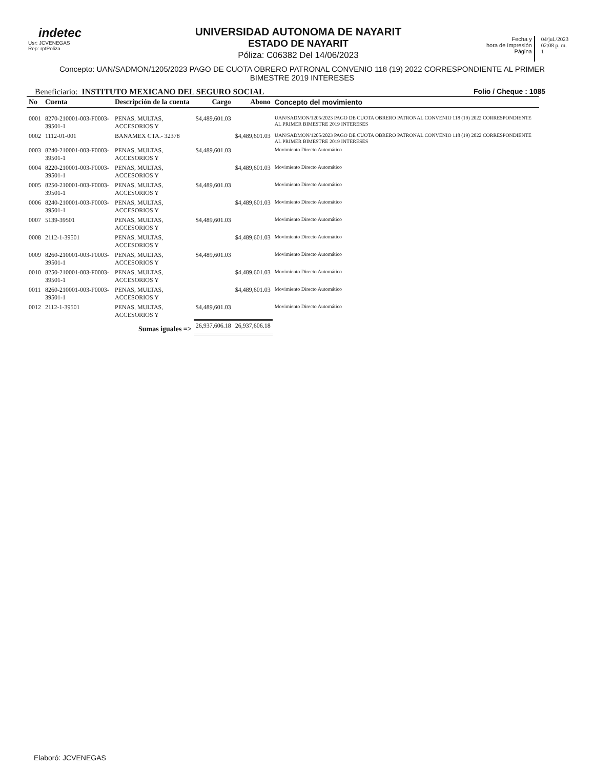indetec
Usr: JCVENEGAS
Rep: rptPoliza
UNIVERSIDAD AUTONOMA DE NAYARIT
ESTADO DE NAYARIT
Póliza: C06382 Del 14/06/2023
Fecha y
hora de Impresión
Página
04/jul./2023
02:08 p. m.
1
Concepto: UAN/SADMON/1205/2023 PAGO DE CUOTA OBRERO PATRONAL CONVENIO 118 (19) 2022 CORRESPONDIENTE AL PRIMER BIMESTRE 2019 INTERESES
Beneficiario: INSTITUTO MEXICANO DEL SEGURO SOCIAL Folio / Cheque : 1085
| No | Cuenta | Descripción de la cuenta | Cargo | Abono | Concepto del movimiento |
| --- | --- | --- | --- | --- | --- |
| 0001 | 8270-210001-003-F0003-39501-1 | PENAS, MULTAS, ACCESORIOS Y | $4,489,601.03 | | UAN/SADMON/1205/2023 PAGO DE CUOTA OBRERO PATRONAL CONVENIO 118 (19) 2022 CORRESPONDIENTE AL PRIMER BIMESTRE 2019 INTERESES |
| 0002 | 1112-01-001 | BANAMEX CTA.- 32378 | | $4,489,601.03 | UAN/SADMON/1205/2023 PAGO DE CUOTA OBRERO PATRONAL CONVENIO 118 (19) 2022 CORRESPONDIENTE AL PRIMER BIMESTRE 2019 INTERESES |
| 0003 | 8240-210001-003-F0003-39501-1 | PENAS, MULTAS, ACCESORIOS Y | $4,489,601.03 | | Movimiento Directo Automático |
| 0004 | 8220-210001-003-F0003-39501-1 | PENAS, MULTAS, ACCESORIOS Y | | $4,489,601.03 | Movimiento Directo Automático |
| 0005 | 8250-210001-003-F0003-39501-1 | PENAS, MULTAS, ACCESORIOS Y | $4,489,601.03 | | Movimiento Directo Automático |
| 0006 | 8240-210001-003-F0003-39501-1 | PENAS, MULTAS, ACCESORIOS Y | | $4,489,601.03 | Movimiento Directo Automático |
| 0007 | 5139-39501 | PENAS, MULTAS, ACCESORIOS Y | $4,489,601.03 | | Movimiento Directo Automático |
| 0008 | 2112-1-39501 | PENAS, MULTAS, ACCESORIOS Y | | $4,489,601.03 | Movimiento Directo Automático |
| 0009 | 8260-210001-003-F0003-39501-1 | PENAS, MULTAS, ACCESORIOS Y | $4,489,601.03 | | Movimiento Directo Automático |
| 0010 | 8250-210001-003-F0003-39501-1 | PENAS, MULTAS, ACCESORIOS Y | | $4,489,601.03 | Movimiento Directo Automático |
| 0011 | 8260-210001-003-F0003-39501-1 | PENAS, MULTAS, ACCESORIOS Y | | $4,489,601.03 | Movimiento Directo Automático |
| 0012 | 2112-1-39501 | PENAS, MULTAS, ACCESORIOS Y | $4,489,601.03 | | Movimiento Directo Automático |
| | | Sumas iguales => | 26,937,606.18 | 26,937,606.18 | |
Elaboró: JCVENEGAS